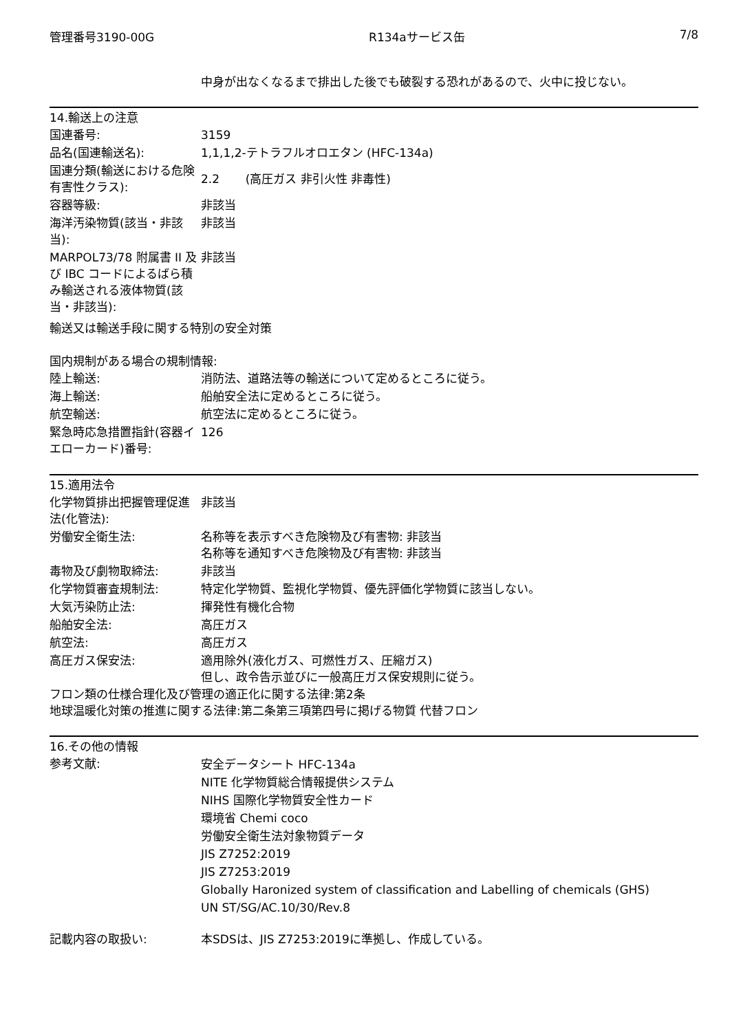管理番号3190-00G R134aサービス缶 7/8
中身が出なくなるまで排出した後でも破裂する恐れがあるので、火中に投じない。
14.輸送上の注意
| 国連番号: | 3159 |
| 品名(国連輸送名): | 1,1,1,2-テトラフルオロエタン (HFC-134a) |
| 国連分類(輸送における危険有害性クラス): | 2.2 (高圧ガス 非引火性 非毒性) |
| 容器等級: | 非該当 |
| 海洋汚染物質(該当・非該当): | 非該当 |
| MARPOL73/78 附属書 II 及び IBC コードによるばら積み輸送される液体物質(該当・非該当): | 非該当 |
輸送又は輸送手段に関する特別の安全対策
国内規制がある場合の規制情報:
| 陸上輸送: | 消防法、道路法等の輸送について定めるところに従う。 |
| 海上輸送: | 船舶安全法に定めるところに従う。 |
| 航空輸送: | 航空法に定めるところに従う。 |
| 緊急時応急措置指針(容器イエローカード)番号: | 126 |
15.適用法令
| 化学物質排出把握管理促進法(化管法): | 非該当 |
| 労働安全衛生法: | 名称等を表示すべき危険物及び有害物: 非該当 名称等を通知すべき危険物及び有害物: 非該当 |
| 毒物及び劇物取締法: | 非該当 |
| 化学物質審査規制法: | 特定化学物質、監視化学物質、優先評価化学物質に該当しない。 |
| 大気汚染防止法: | 揮発性有機化合物 |
| 船舶安全法: | 高圧ガス |
| 航空法: | 高圧ガス |
| 高圧ガス保安法: | 適用除外(液化ガス、可燃性ガス、圧縮ガス) 但し、政令告示並びに一般高圧ガス保安規則に従う。 |
フロン類の仕様合理化及び管理の適正化に関する法律:第2条
地球温暖化対策の推進に関する法律:第二条第三項第四号に掲げる物質 代替フロン
16.その他の情報
| 参考文献: | 安全データシート HFC-134a NITE 化学物質総合情報提供システム NIHS 国際化学物質安全性カード 環境省 Chemi coco 労働安全衛生法対象物質データ JIS Z7252:2019 JIS Z7253:2019 Globally Haronized system of classification and Labelling of chemicals (GHS) UN ST/SG/AC.10/30/Rev.8 |
| 記載内容の取扱い: | 本SDSは、JIS Z7253:2019に準拠し、作成している。 |